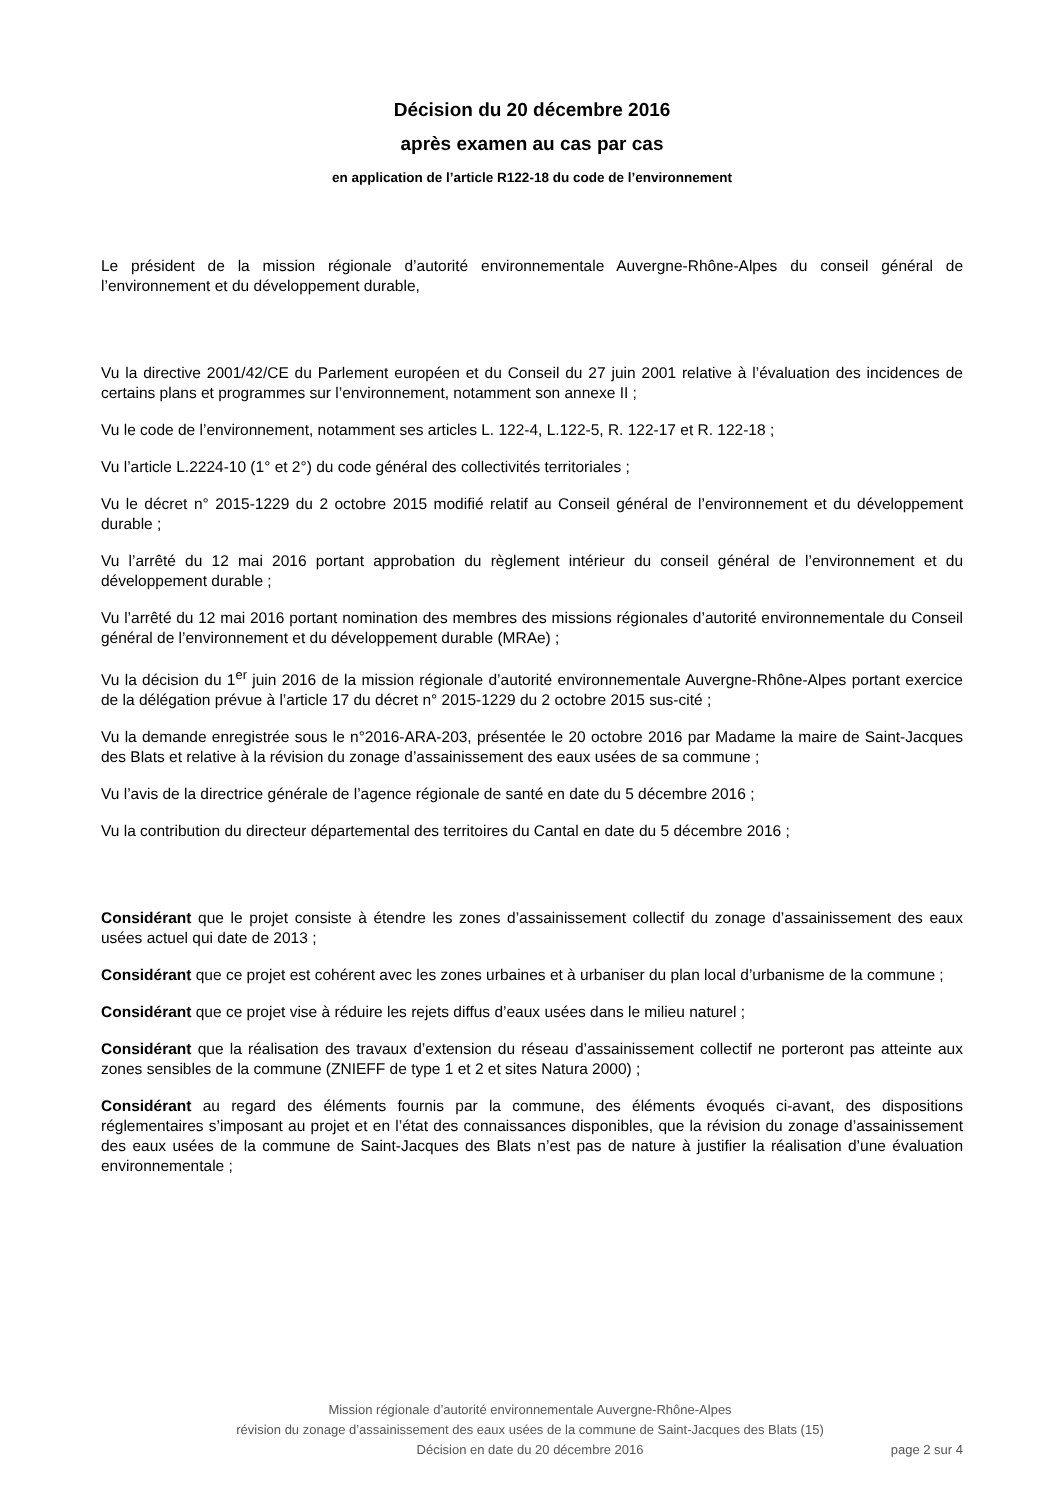Décision du 20 décembre 2016
après examen au cas par cas
en application de l’article R122-18 du code de l’environnement
Le président de la mission régionale d’autorité environnementale Auvergne-Rhône-Alpes du conseil général de l’environnement et du développement durable,
Vu la directive 2001/42/CE du Parlement européen et du Conseil du 27 juin 2001 relative à l’évaluation des incidences de certains plans et programmes sur l’environnement, notamment son annexe II ;
Vu le code de l’environnement, notamment ses articles L. 122-4, L.122-5, R. 122-17 et R. 122-18 ;
Vu l’article L.2224-10 (1° et 2°) du code général des collectivités territoriales ;
Vu le décret n° 2015-1229 du 2 octobre 2015 modifié relatif au Conseil général de l’environnement et du développement durable ;
Vu l’arrêté du 12 mai 2016 portant approbation du règlement intérieur du conseil général de l’environnement et du développement durable ;
Vu l’arrêté du 12 mai 2016 portant nomination des membres des missions régionales d’autorité environnementale du Conseil général de l’environnement et du développement durable (MRAe) ;
Vu la décision du 1<sup>er</sup> juin 2016 de la mission régionale d’autorité environnementale Auvergne-Rhône-Alpes portant exercice de la délégation prévue à l’article 17 du décret n° 2015-1229 du 2 octobre 2015 sus-cité ;
Vu la demande enregistrée sous le n°2016-ARA-203, présentée le 20 octobre 2016 par Madame la maire de Saint-Jacques des Blats et relative à la révision du zonage d’assainissement des eaux usées de sa commune ;
Vu l’avis de la directrice générale de l’agence régionale de santé en date du 5 décembre 2016 ;
Vu la contribution du directeur départemental des territoires du Cantal en date du 5 décembre 2016 ;
Considérant que le projet consiste à étendre les zones d’assainissement collectif du zonage d’assainissement des eaux usées actuel qui date de 2013 ;
Considérant que ce projet est cohérent avec les zones urbaines et à urbaniser du plan local d’urbanisme de la commune ;
Considérant que ce projet vise à réduire les rejets diffus d’eaux usées dans le milieu naturel ;
Considérant que la réalisation des travaux d’extension du réseau d’assainissement collectif ne porteront pas atteinte aux zones sensibles de la commune (ZNIEFF de type 1 et 2 et sites Natura 2000) ;
Considérant au regard des éléments fournis par la commune, des éléments évoqués ci-avant, des dispositions réglementaires s’imposant au projet et en l’état des connaissances disponibles, que la révision du zonage d’assainissement des eaux usées de la commune de Saint-Jacques des Blats n’est pas de nature à justifier la réalisation d’une évaluation environnementale ;
Mission régionale d’autorité environnementale Auvergne-Rhône-Alpes
révision du zonage d’assainissement des eaux usées de la commune de Saint-Jacques des Blats (15)
Décision en date du 20 décembre 2016
page 2 sur 4